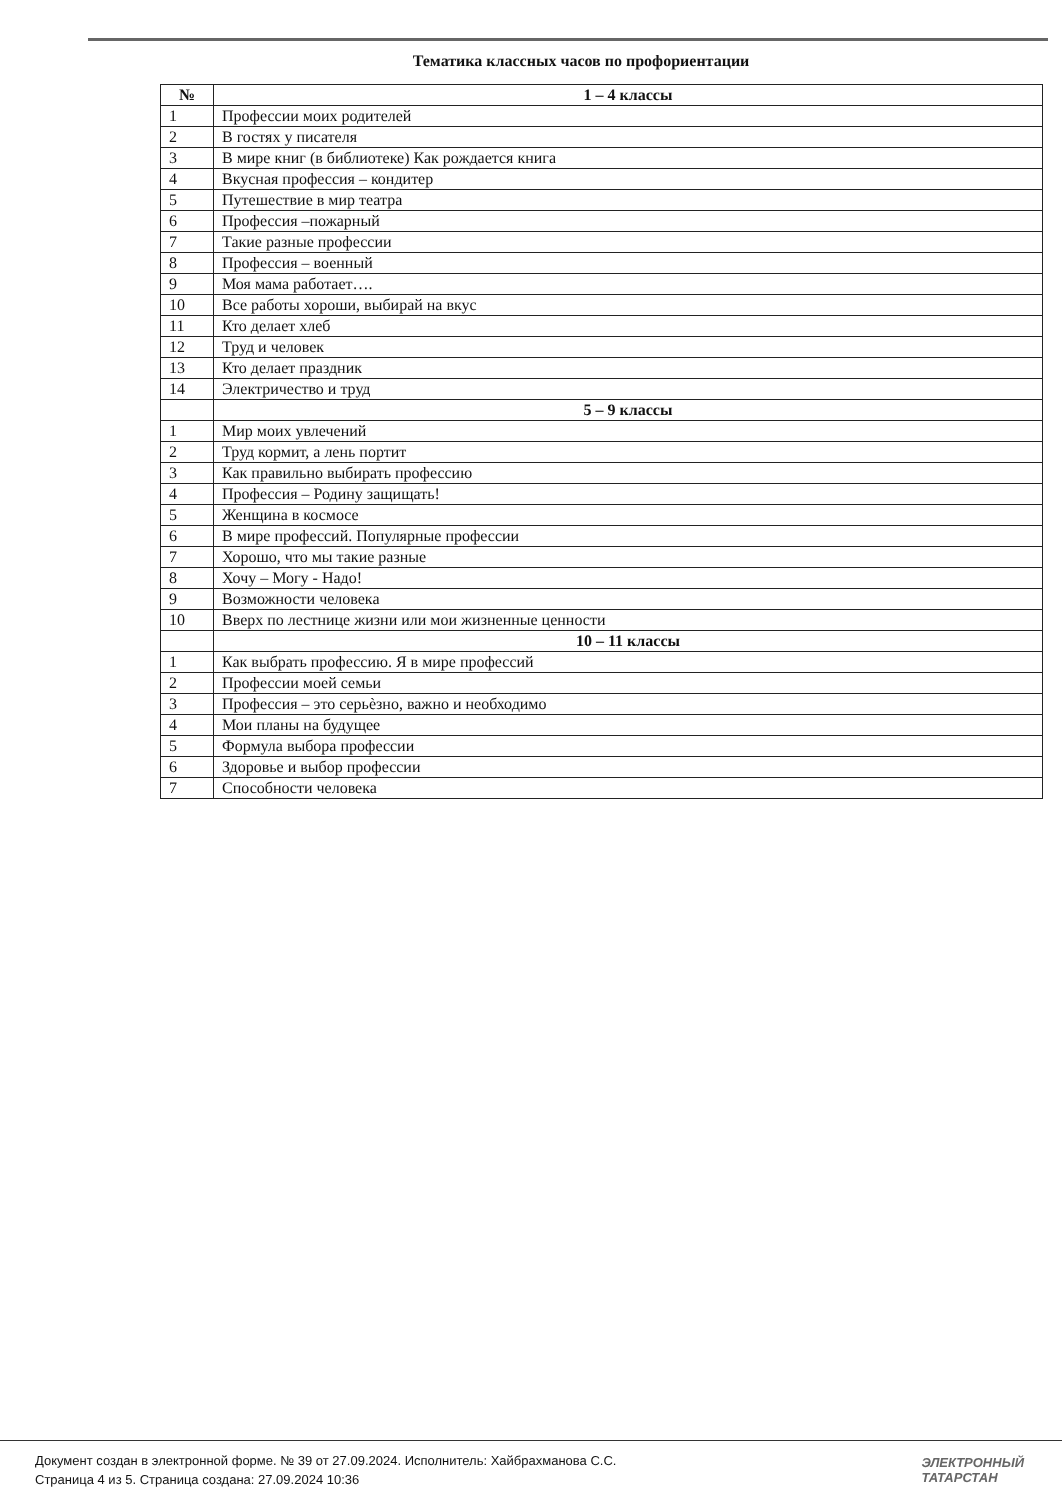Тематика классных часов по профориентации
| № | 1 – 4 классы |
| --- | --- |
| 1 | Профессии моих родителей |
| 2 | В гостях у писателя |
| 3 | В мире книг (в библиотеке) Как рождается книга |
| 4 | Вкусная профессия – кондитер |
| 5 | Путешествие в мир театра |
| 6 | Профессия –пожарный |
| 7 | Такие разные профессии |
| 8 | Профессия – военный |
| 9 | Моя мама работает…. |
| 10 | Все работы хороши, выбирай на вкус |
| 11 | Кто делает хлеб |
| 12 | Труд и человек |
| 13 | Кто делает праздник |
| 14 | Электричество и труд |
| | 5 – 9 классы |
| 1 | Мир моих увлечений |
| 2 | Труд кормит, а лень портит |
| 3 | Как правильно выбирать профессию |
| 4 | Профессия – Родину защищать! |
| 5 | Женщина в космосе |
| 6 | В мире профессий. Популярные профессии |
| 7 | Хорошо, что мы такие разные |
| 8 | Хочу – Могу - Надо! |
| 9 | Возможности человека |
| 10 | Вверх по лестнице жизни или мои жизненные ценности |
| | 10 – 11 классы |
| 1 | Как выбрать профессию. Я в мире профессий |
| 2 | Профессии моей семьи |
| 3 | Профессия – это серьѐзно, важно и необходимо |
| 4 | Мои планы на будущее |
| 5 | Формула выбора профессии |
| 6 | Здоровье и выбор профессии |
| 7 | Способности человека |
Документ создан в электронной форме. № 39 от 27.09.2024. Исполнитель: Хайбрахманова С.С.
Страница 4 из 5. Страница создана: 27.09.2024 10:36
ЭЛЕКТРОННЫЙ
ТАТАРСТАН